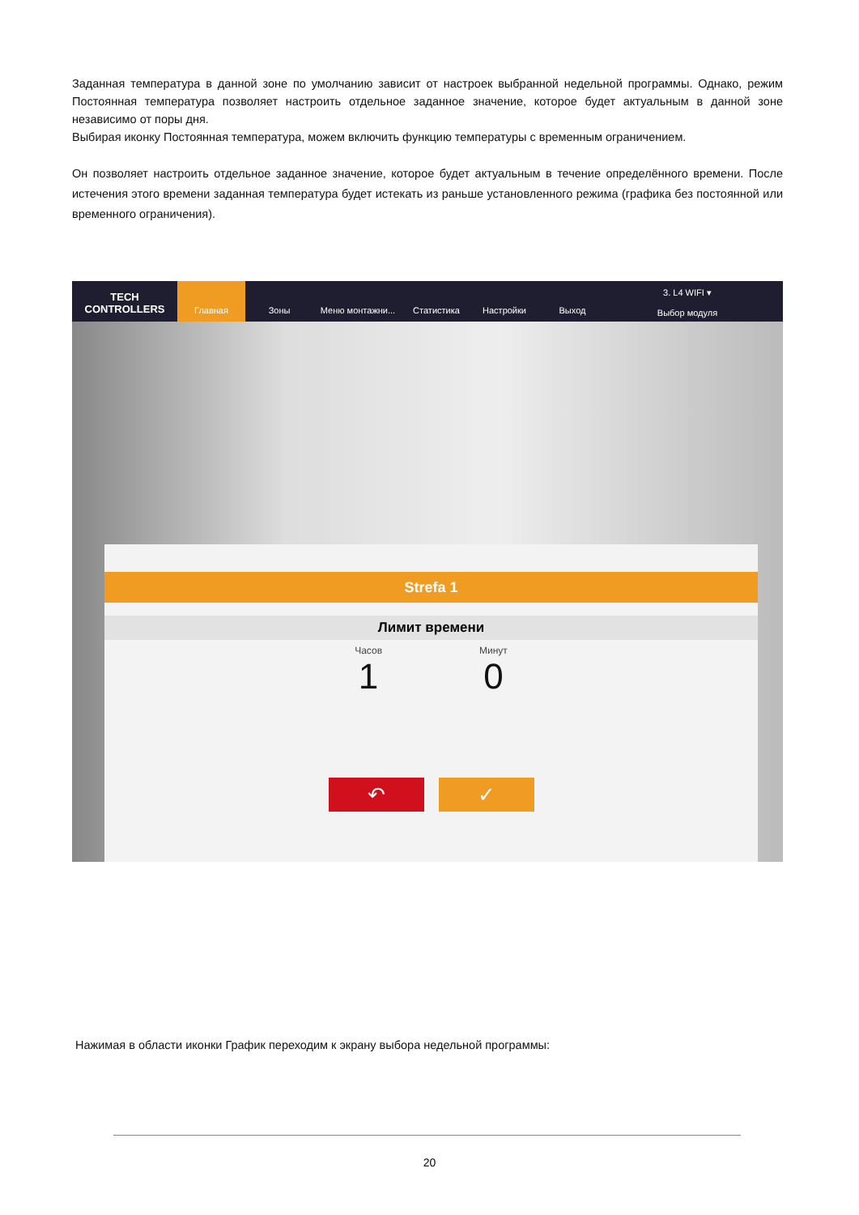Заданная температура в данной зоне по умолчанию зависит от настроек выбранной недельной программы. Однако, режим Постоянная температура позволяет настроить отдельное заданное значение, которое будет актуальным в данной зоне независимо от поры дня.
Выбирая иконку Постоянная температура, можем включить функцию температуры с временным ограничением.
Он позволяет настроить отдельное заданное значение, которое будет актуальным в течение определённого времени. После истечения этого времени заданная температура будет истекать из раньше установленного режима (графика без постоянной или временного ограничения).
TECH CONTROLLERS
Главная Зоны Меню монтажни... Статистика Настройки Выход
3. L4 WIFI ▾
Выбор модуля
Strefa 1
Лимит времени
Часов
1
Минут
0
↶ ✓
Нажимая в области иконки График переходим к экрану выбора недельной программы:
20